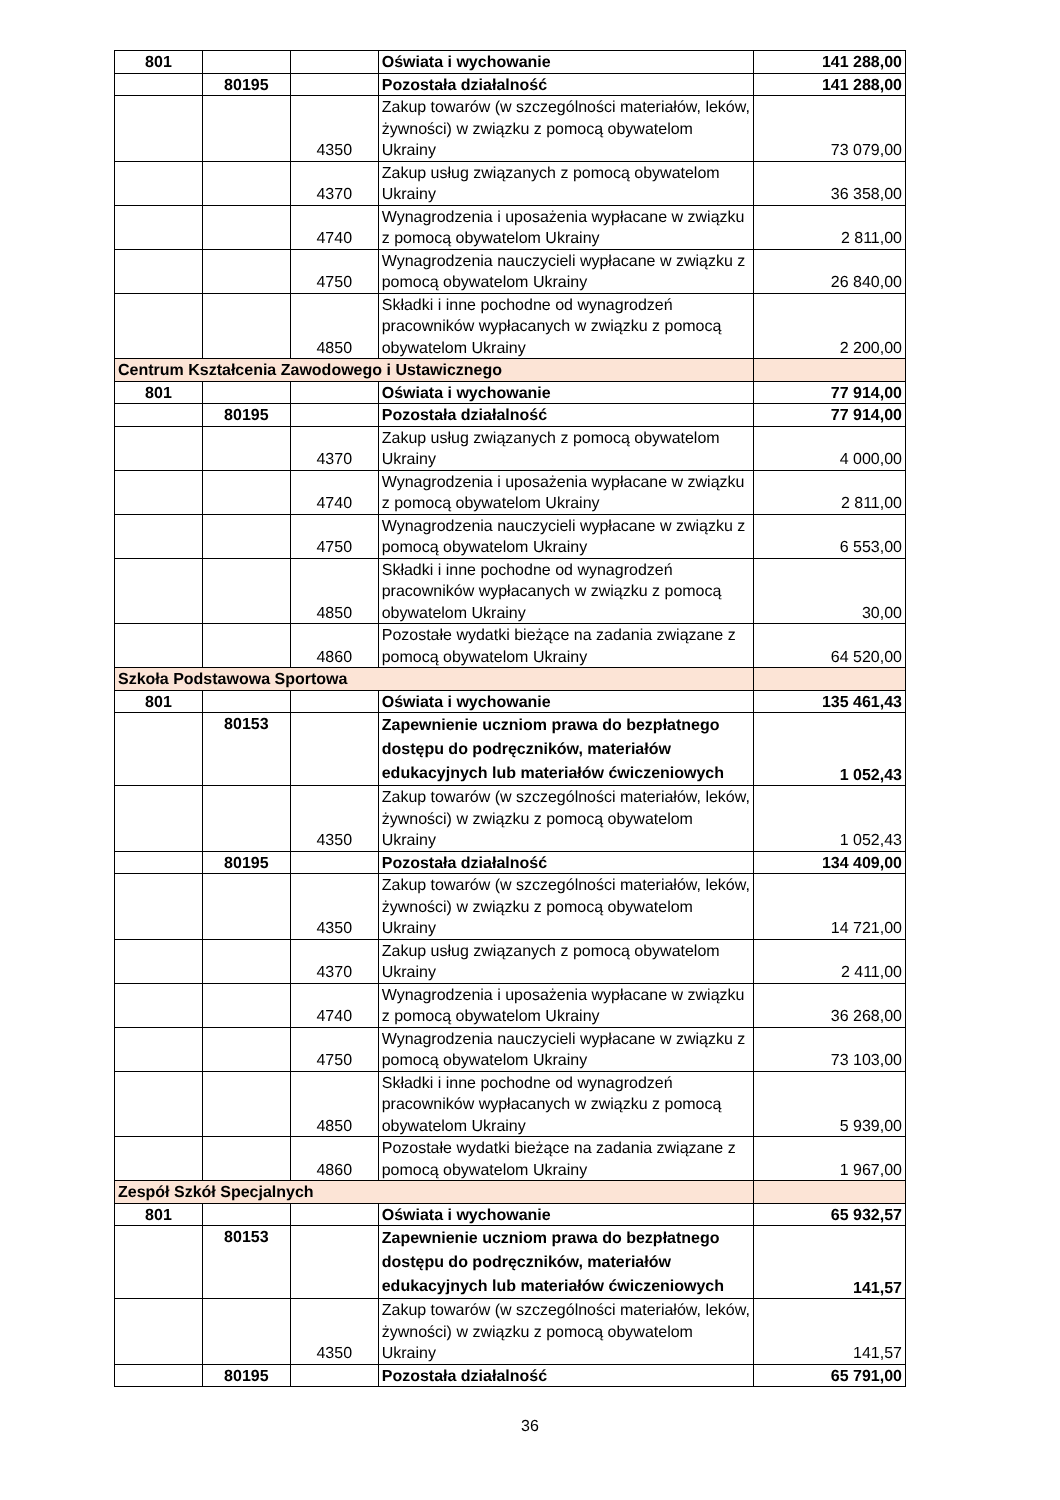| 801 | | | Oświata i wychowanie | 141 288,00 |
| | 80195 | | Pozostała działalność | 141 288,00 |
| | | 4350 | Zakup towarów (w szczególności materiałów, leków, żywności) w związku z pomocą obywatelom Ukrainy | 73 079,00 |
| | | 4370 | Zakup usług związanych z pomocą obywatelom Ukrainy | 36 358,00 |
| | | 4740 | Wynagrodzenia i uposażenia wypłacane w związku z pomocą obywatelom Ukrainy | 2 811,00 |
| | | 4750 | Wynagrodzenia nauczycieli wypłacane w związku z pomocą obywatelom Ukrainy | 26 840,00 |
| | | 4850 | Składki i inne pochodne od wynagrodzeń pracowników wypłacanych w związku z pomocą obywatelom Ukrainy | 2 200,00 |
| Centrum Kształcenia Zawodowego i Ustawicznego | | | | |
| 801 | | | Oświata i wychowanie | 77 914,00 |
| | 80195 | | Pozostała działalność | 77 914,00 |
| | | 4370 | Zakup usług związanych z pomocą obywatelom Ukrainy | 4 000,00 |
| | | 4740 | Wynagrodzenia i uposażenia wypłacane w związku z pomocą obywatelom Ukrainy | 2 811,00 |
| | | 4750 | Wynagrodzenia nauczycieli wypłacane w związku z pomocą obywatelom Ukrainy | 6 553,00 |
| | | 4850 | Składki i inne pochodne od wynagrodzeń pracowników wypłacanych w związku z pomocą obywatelom Ukrainy | 30,00 |
| | | 4860 | Pozostałe wydatki bieżące na zadania związane z pomocą obywatelom Ukrainy | 64 520,00 |
| Szkoła Podstawowa Sportowa | | | | |
| 801 | | | Oświata i wychowanie | 135 461,43 |
| | 80153 | | Zapewnienie uczniom prawa do bezpłatnego dostępu do podręczników, materiałów edukacyjnych lub materiałów ćwiczeniowych | 1 052,43 |
| | | 4350 | Zakup towarów (w szczególności materiałów, leków, żywności) w związku z pomocą obywatelom Ukrainy | 1 052,43 |
| | 80195 | | Pozostała działalność | 134 409,00 |
| | | 4350 | Zakup towarów (w szczególności materiałów, leków, żywności) w związku z pomocą obywatelom Ukrainy | 14 721,00 |
| | | 4370 | Zakup usług związanych z pomocą obywatelom Ukrainy | 2 411,00 |
| | | 4740 | Wynagrodzenia i uposażenia wypłacane w związku z pomocą obywatelom Ukrainy | 36 268,00 |
| | | 4750 | Wynagrodzenia nauczycieli wypłacane w związku z pomocą obywatelom Ukrainy | 73 103,00 |
| | | 4850 | Składki i inne pochodne od wynagrodzeń pracowników wypłacanych w związku z pomocą obywatelom Ukrainy | 5 939,00 |
| | | 4860 | Pozostałe wydatki bieżące na zadania związane z pomocą obywatelom Ukrainy | 1 967,00 |
| Zespół Szkół Specjalnych | | | | |
| 801 | | | Oświata i wychowanie | 65 932,57 |
| | 80153 | | Zapewnienie uczniom prawa do bezpłatnego dostępu do podręczników, materiałów edukacyjnych lub materiałów ćwiczeniowych | 141,57 |
| | | 4350 | Zakup towarów (w szczególności materiałów, leków, żywności) w związku z pomocą obywatelom Ukrainy | 141,57 |
| | 80195 | | Pozostała działalność | 65 791,00 |
36